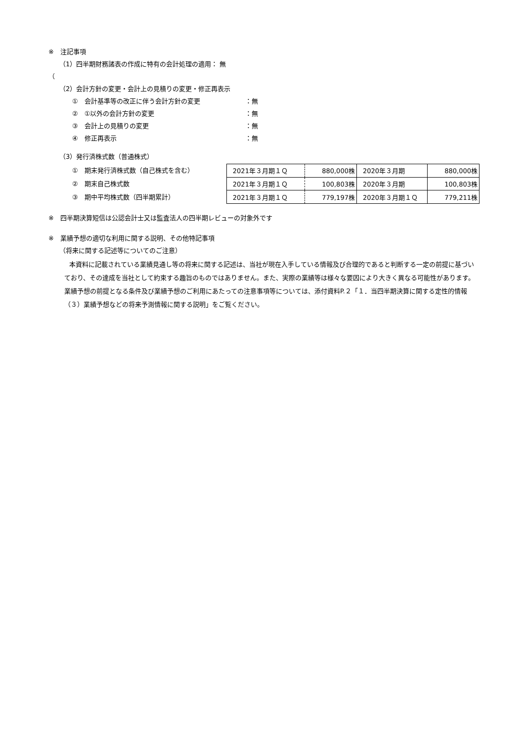※　注記事項
（1）四半期財務諸表の作成に特有の会計処理の適用： 無
（
（2）会計方針の変更・会計上の見積りの変更・修正再表示
①　会計基準等の改正に伴う会計方針の変更 ：無
②　①以外の会計方針の変更 ：無
③　会計上の見積りの変更 ：無
④　修正再表示 ：無
（3）発行済株式数（普通株式）
①　期末発行済株式数（自己株式を含む）
②　期末自己株式数
③　期中平均株式数（四半期累計）
| 2021年３月期１Ｑ | 880,000株 | 2020年３月期 | 880,000株 |
| 2021年３月期１Ｑ | 100,803株 | 2020年３月期 | 100,803株 |
| 2021年３月期１Ｑ | 779,197株 | 2020年３月期１Ｑ | 779,211株 |
※　四半期決算短信は公認会計士又は監査法人の四半期レビューの対象外です
※　業績予想の適切な利用に関する説明、その他特記事項
（将来に関する記述等についてのご注意）
本資料に記載されている業績見通し等の将来に関する記述は、当社が現在入手している情報及び合理的であると判断する一定の前提に基づいており、その達成を当社として約束する趣旨のものではありません。また、実際の業績等は様々な要因により大きく異なる可能性があります。業績予想の前提となる条件及び業績予想のご利用にあたっての注意事項等については、添付資料P.２「１．当四半期決算に関する定性的情報（３）業績予想などの将来予測情報に関する説明」をご覧ください。